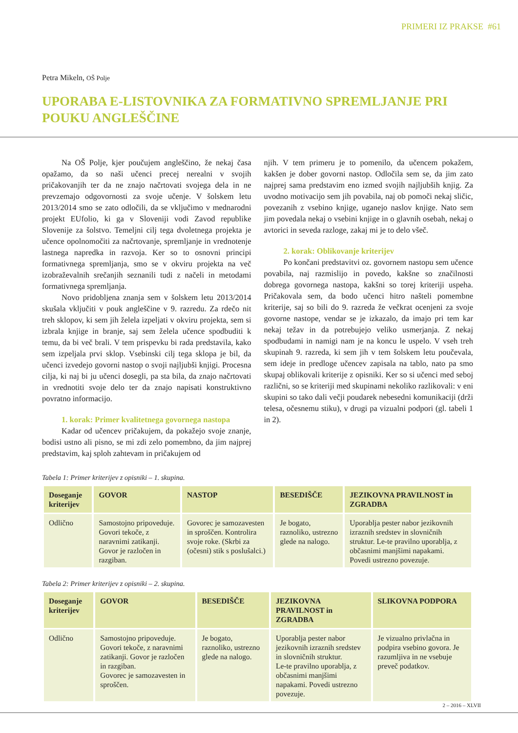PRIMERI IZ PRAKSE #61
Petra Mikeln, OŠ Polje
UPORABA E-LISTOVNIKA ZA FORMATIVNO SPREMLJANJE PRI POUKU ANGLEŠČINE
Na OŠ Polje, kjer poučujem angleščino, že nekaj časa opažamo, da so naši učenci precej nerealni v svojih pričakovanjih ter da ne znajo načrtovati svojega dela in ne prevzemajo odgovornosti za svoje učenje. V šolskem letu 2013/2014 smo se zato odločili, da se vključimo v mednarodni projekt EUfolio, ki ga v Sloveniji vodi Zavod republike Slovenije za šolstvo. Temeljni cilj tega dvoletnega projekta je učence opolnomočiti za načrtovanje, spremljanje in vrednotenje lastnega napredka in razvoja. Ker so to osnovni principi formativnega spremljanja, smo se v okviru projekta na več izobraževalnih srečanjih seznanili tudi z načeli in metodami formativnega spremljanja.
Novo pridobljena znanja sem v šolskem letu 2013/2014 skušala vključiti v pouk angleščine v 9. razredu. Za rdečo nit treh sklopov, ki sem jih želela izpeljati v okviru projekta, sem si izbrala knjige in branje, saj sem želela učence spodbuditi k temu, da bi več brali. V tem prispevku bi rada predstavila, kako sem izpeljala prvi sklop. Vsebinski cilj tega sklopa je bil, da učenci izvedejo govorni nastop o svoji najljubši knjigi. Procesna cilja, ki naj bi ju učenci dosegli, pa sta bila, da znajo načrtovati in vrednotiti svoje delo ter da znajo napisati konstruktivno povratno informacijo.
1. korak: Primer kvalitetnega govornega nastopa
Kadar od učencev pričakujem, da pokažejo svoje znanje, bodisi ustno ali pisno, se mi zdi zelo pomembno, da jim najprej predstavim, kaj sploh zahtevam in pričakujem od
njih. V tem primeru je to pomenilo, da učencem pokažem, kakšen je dober govorni nastop. Odločila sem se, da jim zato najprej sama predstavim eno izmed svojih najljubših knjig. Za uvodno motivacijo sem jih povabila, naj ob pomoči nekaj sličic, povezanih z vsebino knjige, uganejo naslov knjige. Nato sem jim povedala nekaj o vsebini knjige in o glavnih osebah, nekaj o avtorici in seveda razloge, zakaj mi je to delo všeč.
2. korak: Oblikovanje kriterijev
Po končani predstavitvi oz. govornem nastopu sem učence povabila, naj razmislijo in povedo, kakšne so značilnosti dobrega govornega nastopa, kakšni so torej kriteriji uspeha. Pričakovala sem, da bodo učenci hitro našteli pomembne kriterije, saj so bili do 9. razreda že večkrat ocenjeni za svoje govorne nastope, vendar se je izkazalo, da imajo pri tem kar nekaj težav in da potrebujejo veliko usmerjanja. Z nekaj spodbudami in namigi nam je na koncu le uspelo. V vseh treh skupinah 9. razreda, ki sem jih v tem šolskem letu poučevala, sem ideje in predloge učencev zapisala na tablo, nato pa smo skupaj oblikovali kriterije z opisniki. Ker so si učenci med seboj različni, so se kriteriji med skupinami nekoliko razlikovali: v eni skupini so tako dali večji poudarek nebesedni komunikaciji (drži telesa, očesnemu stiku), v drugi pa vizualni podpori (gl. tabeli 1 in 2).
Tabela 1: Primer kriterijev z opisniki – 1. skupina.
| Doseganje kriterijev | GOVOR | NASTOP | BESEDIŠČE | JEZIKOVNA PRAVILNOST in ZGRADBA |
| --- | --- | --- | --- | --- |
| Odlično | Samostojno pripoveduje. Govori tekoče, z naravnimi zatikanji. Govor je razločen in razgiban. | Govorec je samozavesten in sproščen. Kontrolira svoje roke. (Skrbi za (očesni) stik s poslušalci.) | Je bogato, raznoliko, ustrezno glede na nalogo. | Uporablja pester nabor jezikovnih izraznih sredstev in slovničnih struktur. Le-te pravilno uporablja, z občasnimi manjšimi napakami. Povedi ustrezno povezuje. |
Tabela 2: Primer kriterijev z opisniki – 2. skupina.
| Doseganje kriterijev | GOVOR | BESEDIŠČE | JEZIKOVNA PRAVILNOST in ZGRADBA | SLIKOVNA PODPORA |
| --- | --- | --- | --- | --- |
| Odlično | Samostojno pripoveduje. Govori tekoče, z naravnimi zatikanji. Govor je razločen in razgiban. Govorec je samozavesten in sproščen. | Je bogato, raznoliko, ustrezno glede na nalogo. | Uporablja pester nabor jezikovnih izraznih sredstev in slovničnih struktur. Le-te pravilno uporablja, z občasnimi manjšimi napakami. Povedi ustrezno povezuje. | Je vizualno privlačna in podpira vsebino govora. Je razumljiva in ne vsebuje preveč podatkov. |
2 – 2016 – XLVII